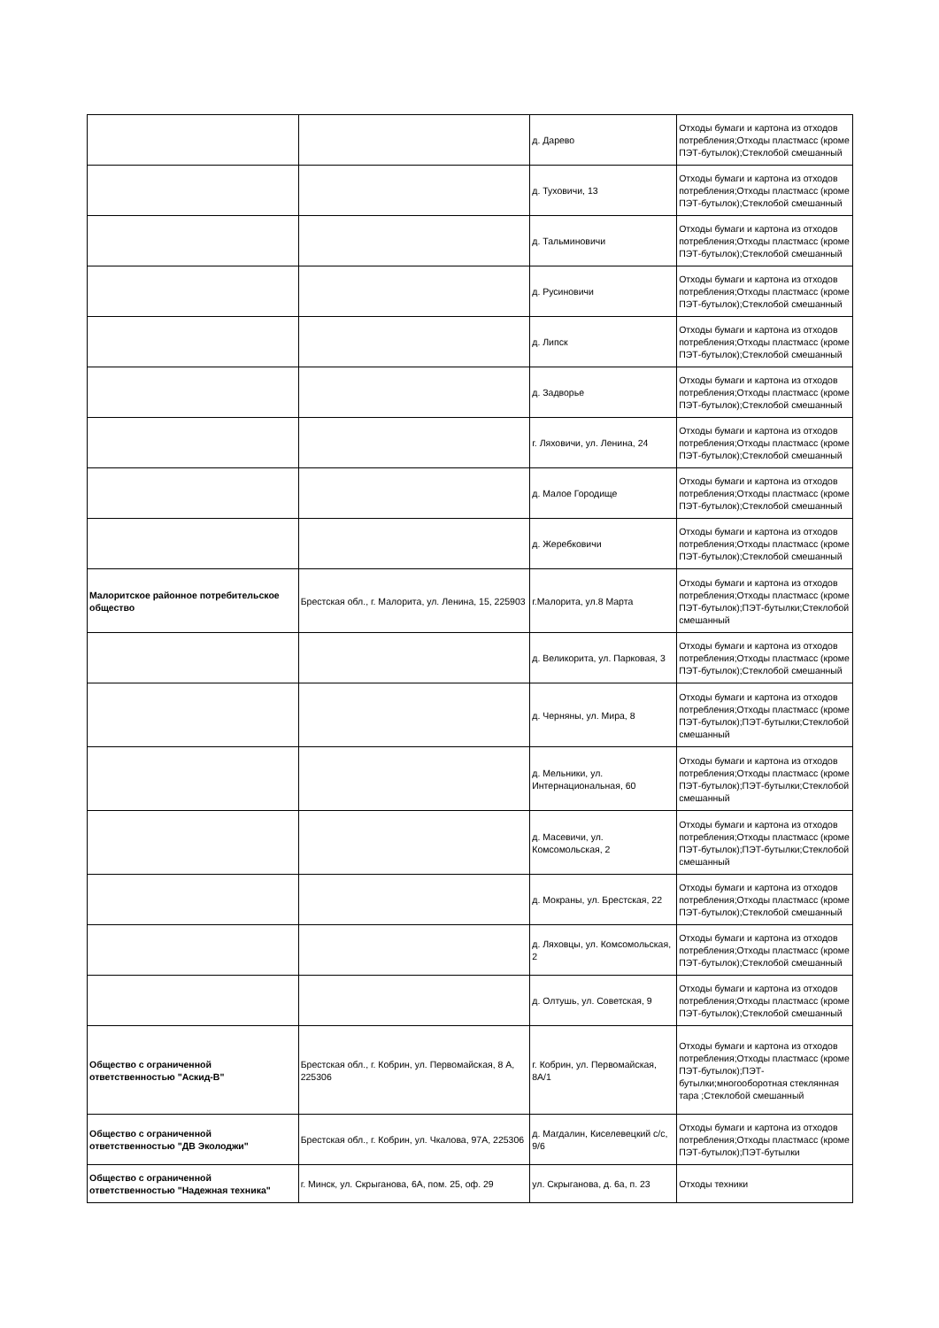| | | д. Дарево | Отходы бумаги и картона из отходов потребления;Отходы пластмасс (кроме ПЭТ-бутылок);Стеклобой смешанный |
| | | д. Туховичи, 13 | Отходы бумаги и картона из отходов потребления;Отходы пластмасс (кроме ПЭТ-бутылок);Стеклобой смешанный |
| | | д. Тальминовичи | Отходы бумаги и картона из отходов потребления;Отходы пластмасс (кроме ПЭТ-бутылок);Стеклобой смешанный |
| | | д. Русиновичи | Отходы бумаги и картона из отходов потребления;Отходы пластмасс (кроме ПЭТ-бутылок);Стеклобой смешанный |
| | | д. Липск | Отходы бумаги и картона из отходов потребления;Отходы пластмасс (кроме ПЭТ-бутылок);Стеклобой смешанный |
| | | д. Задворье | Отходы бумаги и картона из отходов потребления;Отходы пластмасс (кроме ПЭТ-бутылок);Стеклобой смешанный |
| | | г. Ляховичи, ул. Ленина, 24 | Отходы бумаги и картона из отходов потребления;Отходы пластмасс (кроме ПЭТ-бутылок);Стеклобой смешанный |
| | | д. Малое Городище | Отходы бумаги и картона из отходов потребления;Отходы пластмасс (кроме ПЭТ-бутылок);Стеклобой смешанный |
| | | д. Жеребковичи | Отходы бумаги и картона из отходов потребления;Отходы пластмасс (кроме ПЭТ-бутылок);Стеклобой смешанный |
| Малоритское районное потребительское общество | Брестская обл., г. Малорита, ул. Ленина, 15, 225903 | г.Малорита, ул.8 Марта | Отходы бумаги и картона из отходов потребления;Отходы пластмасс (кроме ПЭТ-бутылок);ПЭТ-бутылки;Стеклобой смешанный |
| | | д. Великорита, ул. Парковая, 3 | Отходы бумаги и картона из отходов потребления;Отходы пластмасс (кроме ПЭТ-бутылок);Стеклобой смешанный |
| | | д. Черняны, ул. Мира, 8 | Отходы бумаги и картона из отходов потребления;Отходы пластмасс (кроме ПЭТ-бутылок);ПЭТ-бутылки;Стеклобой смешанный |
| | | д. Мельники, ул. Интернациональная, 60 | Отходы бумаги и картона из отходов потребления;Отходы пластмасс (кроме ПЭТ-бутылок);ПЭТ-бутылки;Стеклобой смешанный |
| | | д. Масевичи, ул. Комсомольская, 2 | Отходы бумаги и картона из отходов потребления;Отходы пластмасс (кроме ПЭТ-бутылок);ПЭТ-бутылки;Стеклобой смешанный |
| | | д. Мокраны, ул. Брестская, 22 | Отходы бумаги и картона из отходов потребления;Отходы пластмасс (кроме ПЭТ-бутылок);Стеклобой смешанный |
| | | д. Ляховцы, ул. Комсомольская, 2 | Отходы бумаги и картона из отходов потребления;Отходы пластмасс (кроме ПЭТ-бутылок);Стеклобой смешанный |
| | | д. Олтушь, ул. Советская, 9 | Отходы бумаги и картона из отходов потребления;Отходы пластмасс (кроме ПЭТ-бутылок);Стеклобой смешанный |
| Общество с ограниченной ответственностью "Аскид-В" | Брестская обл., г. Кобрин, ул. Первомайская, 8 А, 225306 | г. Кобрин, ул. Первомайская, 8А/1 | Отходы бумаги и картона из отходов потребления;Отходы пластмасс (кроме ПЭТ-бутылок);ПЭТ-бутылки;многооборотная стеклянная тара ;Стеклобой смешанный |
| Общество с ограниченной ответственностью "ДВ Эколоджи" | Брестская обл., г. Кобрин, ул. Чкалова, 97А, 225306 | д. Магдалин, Киселевецкий с/с, 9/6 | Отходы бумаги и картона из отходов потребления;Отходы пластмасс (кроме ПЭТ-бутылок);ПЭТ-бутылки |
| Общество с ограниченной ответственностью "Надежная техника" | г. Минск, ул. Скрыганова, 6А, пом. 25, оф. 29 | ул. Скрыганова, д. 6а, п. 23 | Отходы техники |